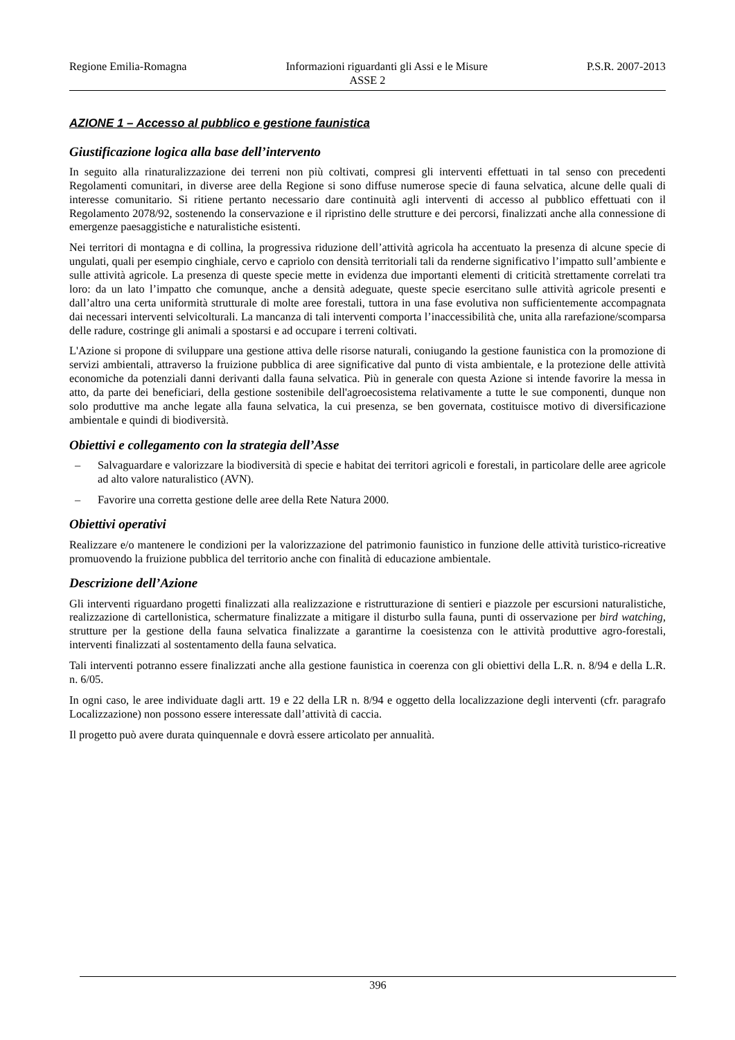Regione Emilia-Romagna Informazioni riguardanti gli Assi e le Misure P.S.R. 2007-2013
ASSE 2
AZIONE 1 – Accesso al pubblico e gestione faunistica
Giustificazione logica alla base dell’intervento
In seguito alla rinaturalizzazione dei terreni non più coltivati, compresi gli interventi effettuati in tal senso con precedenti Regolamenti comunitari, in diverse aree della Regione si sono diffuse numerose specie di fauna selvatica, alcune delle quali di interesse comunitario. Si ritiene pertanto necessario dare continuità agli interventi di accesso al pubblico effettuati con il Regolamento 2078/92, sostenendo la conservazione e il ripristino delle strutture e dei percorsi, finalizzati anche alla connessione di emergenze paesaggistiche e naturalistiche esistenti.
Nei territori di montagna e di collina, la progressiva riduzione dell’attività agricola ha accentuato la presenza di alcune specie di ungulati, quali per esempio cinghiale, cervo e capriolo con densità territoriali tali da renderne significativo l’impatto sull’ambiente e sulle attività agricole. La presenza di queste specie mette in evidenza due importanti elementi di criticità strettamente correlati tra loro: da un lato l’impatto che comunque, anche a densità adeguate, queste specie esercitano sulle attività agricole presenti e dall’altro una certa uniformità strutturale di molte aree forestali, tuttora in una fase evolutiva non sufficientemente accompagnata dai necessari interventi selvicolturali. La mancanza di tali interventi comporta l’inaccessibilità che, unita alla rarefazione/scomparsa delle radure, costringe gli animali a spostarsi e ad occupare i terreni coltivati.
L'Azione si propone di sviluppare una gestione attiva delle risorse naturali, coniugando la gestione faunistica con la promozione di servizi ambientali, attraverso la fruizione pubblica di aree significative dal punto di vista ambientale, e la protezione delle attività economiche da potenziali danni derivanti dalla fauna selvatica. Più in generale con questa Azione si intende favorire la messa in atto, da parte dei beneficiari, della gestione sostenibile dell'agroecosistema relativamente a tutte le sue componenti, dunque non solo produttive ma anche legate alla fauna selvatica, la cui presenza, se ben governata, costituisce motivo di diversificazione ambientale e quindi di biodiversità.
Obiettivi e collegamento con la strategia dell’Asse
– Salvaguardare e valorizzare la biodiversità di specie e habitat dei territori agricoli e forestali, in particolare delle aree agricole ad alto valore naturalistico (AVN).
– Favorire una corretta gestione delle aree della Rete Natura 2000.
Obiettivi operativi
Realizzare e/o mantenere le condizioni per la valorizzazione del patrimonio faunistico in funzione delle attività turistico-ricreative promuovendo la fruizione pubblica del territorio anche con finalità di educazione ambientale.
Descrizione dell’Azione
Gli interventi riguardano progetti finalizzati alla realizzazione e ristrutturazione di sentieri e piazzole per escursioni naturalistiche, realizzazione di cartellonistica, schermature finalizzate a mitigare il disturbo sulla fauna, punti di osservazione per bird watching, strutture per la gestione della fauna selvatica finalizzate a garantirne la coesistenza con le attività produttive agro-forestali, interventi finalizzati al sostentamento della fauna selvatica.
Tali interventi potranno essere finalizzati anche alla gestione faunistica in coerenza con gli obiettivi della L.R. n. 8/94 e della L.R. n. 6/05.
In ogni caso, le aree individuate dagli artt. 19 e 22 della LR n. 8/94 e oggetto della localizzazione degli interventi (cfr. paragrafo Localizzazione) non possono essere interessate dall’attività di caccia.
Il progetto può avere durata quinquennale e dovrà essere articolato per annualità.
396